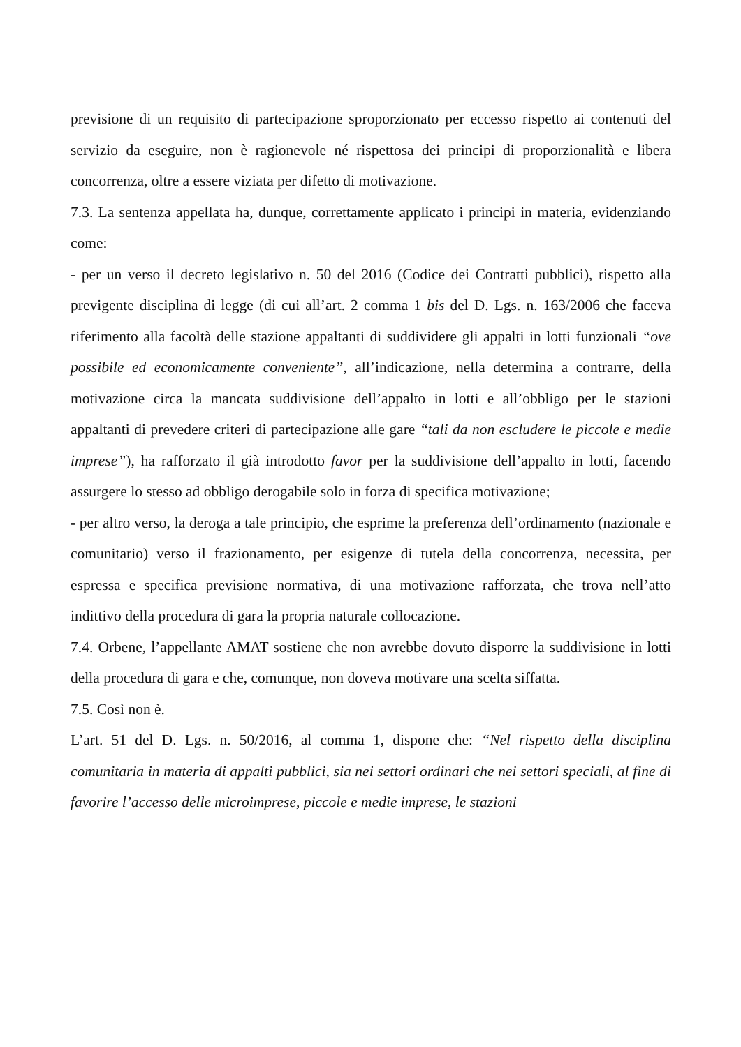previsione di un requisito di partecipazione sproporzionato per eccesso rispetto ai contenuti del servizio da eseguire, non è ragionevole né rispettosa dei principi di proporzionalità e libera concorrenza, oltre a essere viziata per difetto di motivazione.
7.3. La sentenza appellata ha, dunque, correttamente applicato i principi in materia, evidenziando come:
- per un verso il decreto legislativo n. 50 del 2016 (Codice dei Contratti pubblici), rispetto alla previgente disciplina di legge (di cui all’art. 2 comma 1 bis del D. Lgs. n. 163/2006 che faceva riferimento alla facoltà delle stazione appaltanti di suddividere gli appalti in lotti funzionali “ove possibile ed economicamente conveniente”, all’indicazione, nella determina a contrarre, della motivazione circa la mancata suddivisione dell’appalto in lotti e all’obbligo per le stazioni appaltanti di prevedere criteri di partecipazione alle gare “tali da non escludere le piccole e medie imprese”), ha rafforzato il già introdotto favor per la suddivisione dell’appalto in lotti, facendo assurgere lo stesso ad obbligo derogabile solo in forza di specifica motivazione;
- per altro verso, la deroga a tale principio, che esprime la preferenza dell’ordinamento (nazionale e comunitario) verso il frazionamento, per esigenze di tutela della concorrenza, necessita, per espressa e specifica previsione normativa, di una motivazione rafforzata, che trova nell’atto indittivo della procedura di gara la propria naturale collocazione.
7.4. Orbene, l’appellante AMAT sostiene che non avrebbe dovuto disporre la suddivisione in lotti della procedura di gara e che, comunque, non doveva motivare una scelta siffatta.
7.5. Così non è.
L’art. 51 del D. Lgs. n. 50/2016, al comma 1, dispone che: “Nel rispetto della disciplina comunitaria in materia di appalti pubblici, sia nei settori ordinari che nei settori speciali, al fine di favorire l’accesso delle microimprese, piccole e medie imprese, le stazioni